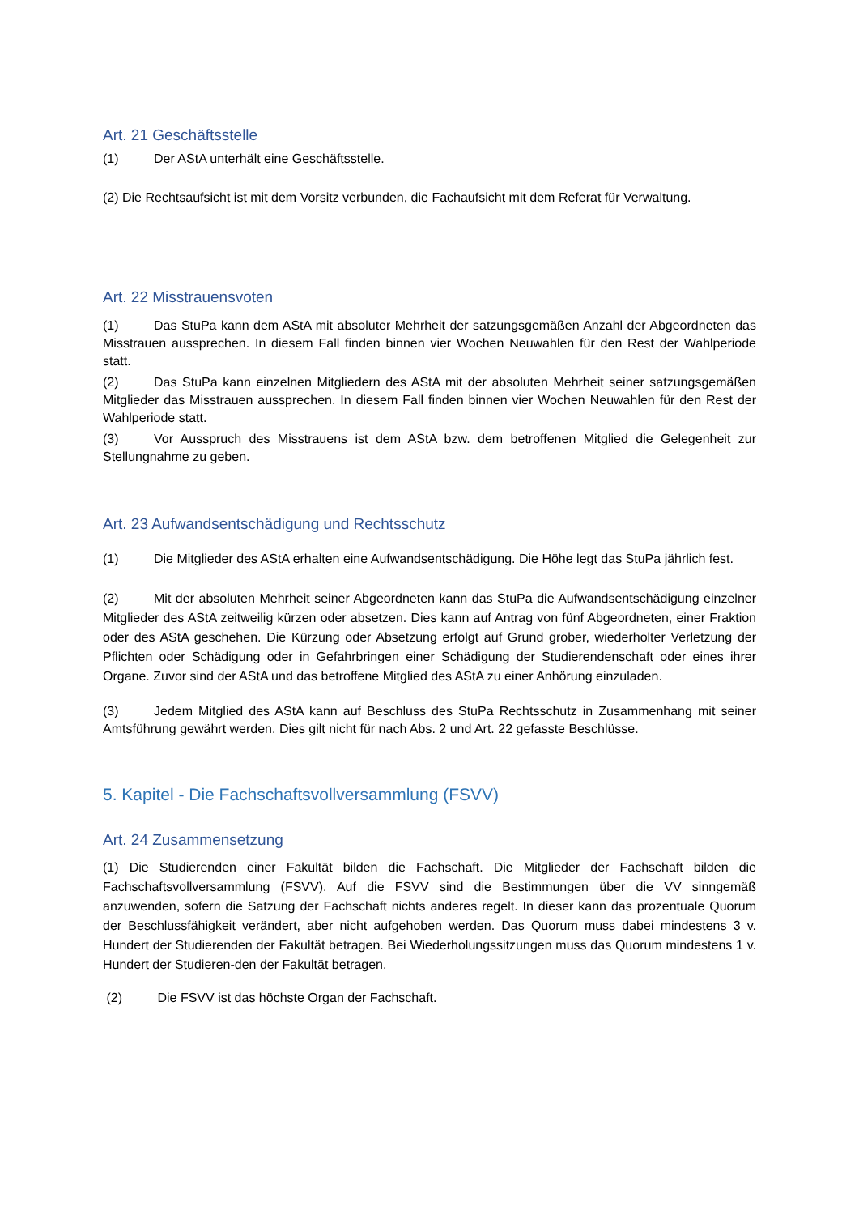Art. 21 Geschäftsstelle
(1) Der AStA unterhält eine Geschäftsstelle.
(2) Die Rechtsaufsicht ist mit dem Vorsitz verbunden, die Fachaufsicht mit dem Referat für Verwaltung.
Art. 22 Misstrauensvoten
(1) Das StuPa kann dem AStA mit absoluter Mehrheit der satzungsgemäßen Anzahl der Abgeordneten das Misstrauen aussprechen. In diesem Fall finden binnen vier Wochen Neuwahlen für den Rest der Wahlperiode statt.
(2) Das StuPa kann einzelnen Mitgliedern des AStA mit der absoluten Mehrheit seiner satzungsgemäßen Mitglieder das Misstrauen aussprechen. In diesem Fall finden binnen vier Wochen Neuwahlen für den Rest der Wahlperiode statt.
(3) Vor Ausspruch des Misstrauens ist dem AStA bzw. dem betroffenen Mitglied die Gelegenheit zur Stellungnahme zu geben.
Art. 23 Aufwandsentschädigung und Rechtsschutz
(1) Die Mitglieder des AStA erhalten eine Aufwandsentschädigung. Die Höhe legt das StuPa jährlich fest.
(2) Mit der absoluten Mehrheit seiner Abgeordneten kann das StuPa die Aufwandsentschädigung einzelner Mitglieder des AStA zeitweilig kürzen oder absetzen. Dies kann auf Antrag von fünf Abgeordneten, einer Fraktion oder des AStA geschehen. Die Kürzung oder Absetzung erfolgt auf Grund grober, wiederholter Verletzung der Pflichten oder Schädigung oder in Gefahrbringen einer Schädigung der Studierendenschaft oder eines ihrer Organe. Zuvor sind der AStA und das betroffene Mitglied des AStA zu einer Anhörung einzuladen.
(3) Jedem Mitglied des AStA kann auf Beschluss des StuPa Rechtsschutz in Zusammenhang mit seiner Amtsführung gewährt werden. Dies gilt nicht für nach Abs. 2 und Art. 22 gefasste Beschlüsse.
5. Kapitel - Die Fachschaftsvollversammlung (FSVV)
Art. 24 Zusammensetzung
(1) Die Studierenden einer Fakultät bilden die Fachschaft. Die Mitglieder der Fachschaft bilden die Fachschaftsvollversammlung (FSVV). Auf die FSVV sind die Bestimmungen über die VV sinngemäß anzuwenden, sofern die Satzung der Fachschaft nichts anderes regelt. In dieser kann das prozentuale Quorum der Beschlussfähigkeit verändert, aber nicht aufgehoben werden. Das Quorum muss dabei mindestens 3 v. Hundert der Studierenden der Fakultät betragen. Bei Wiederholungssitzungen muss das Quorum mindestens 1 v. Hundert der Studieren-den der Fakultät betragen.
(2) Die FSVV ist das höchste Organ der Fachschaft.